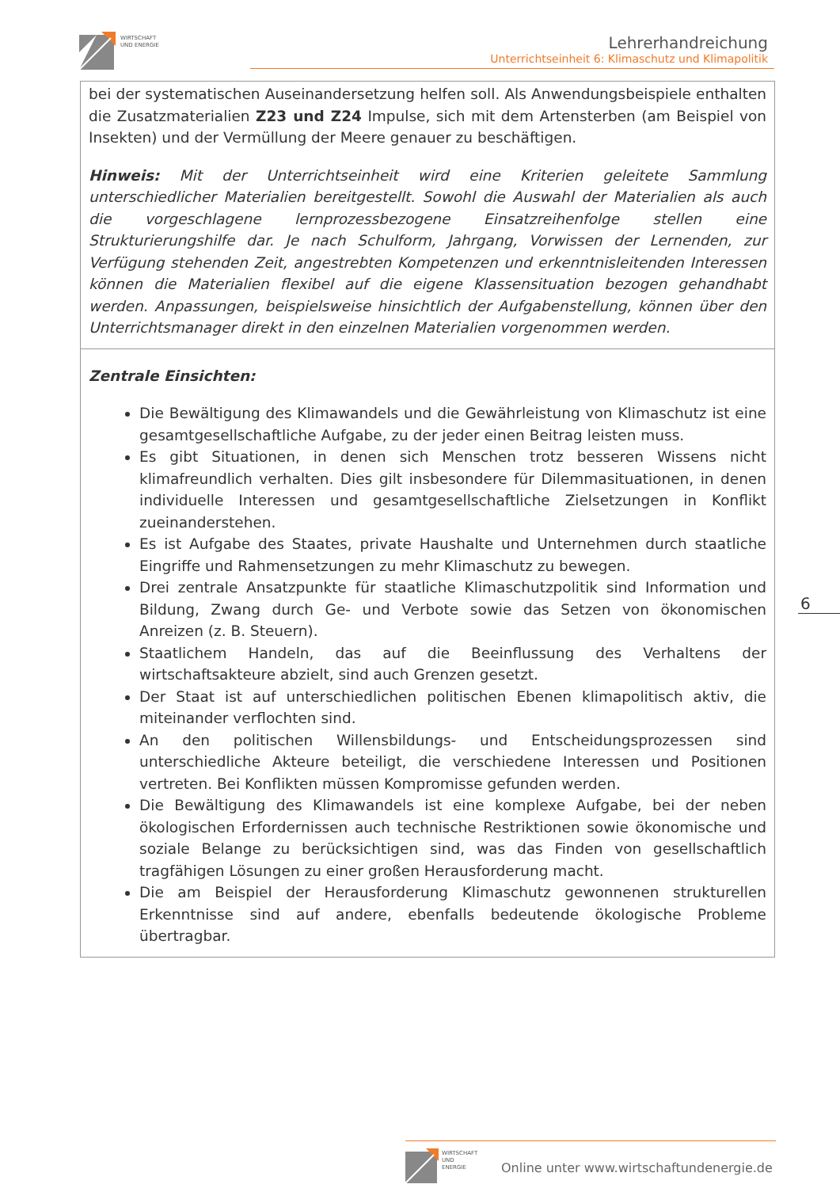WIRTSCHAFT
UND ENERGIE
Lehrerhandreichung
Unterrichtseinheit 6: Klimaschutz und Klimapolitik
| bei der systematischen Auseinandersetzung helfen soll. Als Anwendungsbeispiele enthalten die Zusatzmaterialien Z23 und Z24 Impulse, sich mit dem Artensterben (am Beispiel von Insekten) und der Vermüllung der Meere genauer zu beschäftigen. Hinweis: Mit der Unterrichtseinheit wird eine Kriterien geleitete Sammlung unterschiedlicher Materialien bereitgestellt. Sowohl die Auswahl der Materialien als auch die vorgeschlagene lernprozessbezogene Einsatzreihenfolge stellen eine Strukturierungshilfe dar. Je nach Schulform, Jahrgang, Vorwissen der Lernenden, zur Verfügung stehenden Zeit, angestrebten Kompetenzen und erkenntnisleitenden Interessen können die Materialien flexibel auf die eigene Klassensituation bezogen gehandhabt werden. Anpassungen, beispielsweise hinsichtlich der Aufgabenstellung, können über den Unterrichtsmanager direkt in den einzelnen Materialien vorgenommen werden. |
| Zentrale Einsichten: Die Bewältigung des Klimawandels und die Gewährleistung von Klimaschutz ist eine gesamtgesellschaftliche Aufgabe, zu der jeder einen Beitrag leisten muss. Es gibt Situationen, in denen sich Menschen trotz besseren Wissens nicht klimafreundlich verhalten. Dies gilt insbesondere für Dilemmasituationen, in denen individuelle Interessen und gesamtgesellschaftliche Zielsetzungen in Konflikt zueinanderstehen. Es ist Aufgabe des Staates, private Haushalte und Unternehmen durch staatliche Eingriffe und Rahmensetzungen zu mehr Klimaschutz zu bewegen. Drei zentrale Ansatzpunkte für staatliche Klimaschutzpolitik sind Information und Bildung, Zwang durch Ge- und Verbote sowie das Setzen von ökonomischen Anreizen (z. B. Steuern). Staatlichem Handeln, das auf die Beeinflussung des Verhaltens der wirtschaftsakteure abzielt, sind auch Grenzen gesetzt. Der Staat ist auf unterschiedlichen politischen Ebenen klimapolitisch aktiv, die miteinander verflochten sind. An den politischen Willensbildungs- und Entscheidungsprozessen sind unterschiedliche Akteure beteiligt, die verschiedene Interessen und Positionen vertreten. Bei Konflikten müssen Kompromisse gefunden werden. Die Bewältigung des Klimawandels ist eine komplexe Aufgabe, bei der neben ökologischen Erfordernissen auch technische Restriktionen sowie ökonomische und soziale Belange zu berücksichtigen sind, was das Finden von gesellschaftlich tragfähigen Lösungen zu einer großen Herausforderung macht. Die am Beispiel der Herausforderung Klimaschutz gewonnenen strukturellen Erkenntnisse sind auf andere, ebenfalls bedeutende ökologische Probleme übertragbar. |
6
WIRTSCHAFT
UND ENERGIE
Online unter www.wirtschaftundenergie.de